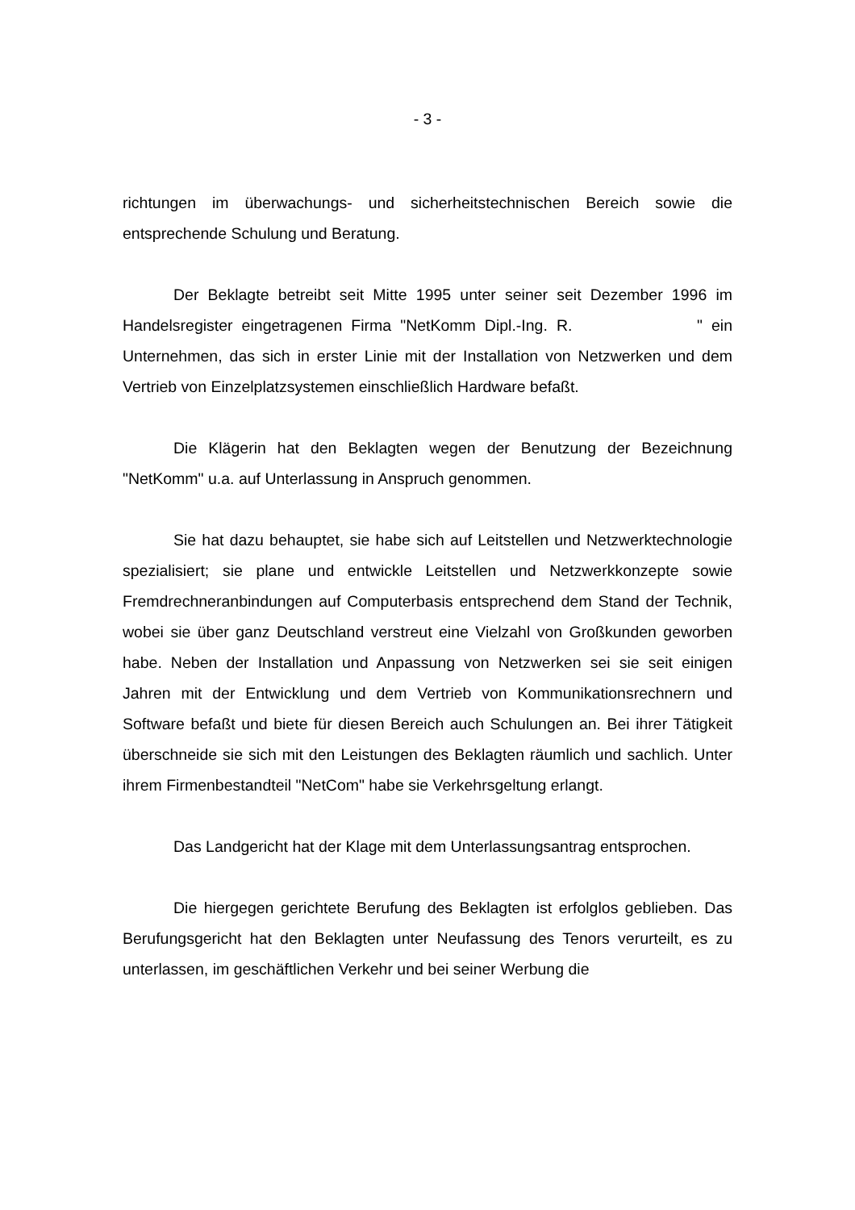- 3 -
richtungen im überwachungs- und sicherheitstechnischen Bereich sowie die entsprechende Schulung und Beratung.
Der Beklagte betreibt seit Mitte 1995 unter seiner seit Dezember 1996 im Handelsregister eingetragenen Firma "NetKomm Dipl.-Ing. R. " ein Unternehmen, das sich in erster Linie mit der Installation von Netzwerken und dem Vertrieb von Einzelplatzsystemen einschließlich Hardware befaßt.
Die Klägerin hat den Beklagten wegen der Benutzung der Bezeichnung "NetKomm" u.a. auf Unterlassung in Anspruch genommen.
Sie hat dazu behauptet, sie habe sich auf Leitstellen und Netzwerktechnologie spezialisiert; sie plane und entwickle Leitstellen und Netzwerkkonzepte sowie Fremdrechneranbindungen auf Computerbasis entsprechend dem Stand der Technik, wobei sie über ganz Deutschland verstreut eine Vielzahl von Großkunden geworben habe. Neben der Installation und Anpassung von Netzwerken sei sie seit einigen Jahren mit der Entwicklung und dem Vertrieb von Kommunikationsrechnern und Software befaßt und biete für diesen Bereich auch Schulungen an. Bei ihrer Tätigkeit überschneide sie sich mit den Leistungen des Beklagten räumlich und sachlich. Unter ihrem Firmenbestandteil "NetCom" habe sie Verkehrsgeltung erlangt.
Das Landgericht hat der Klage mit dem Unterlassungsantrag entsprochen.
Die hiergegen gerichtete Berufung des Beklagten ist erfolglos geblieben. Das Berufungsgericht hat den Beklagten unter Neufassung des Tenors verurteilt, es zu unterlassen, im geschäftlichen Verkehr und bei seiner Werbung die